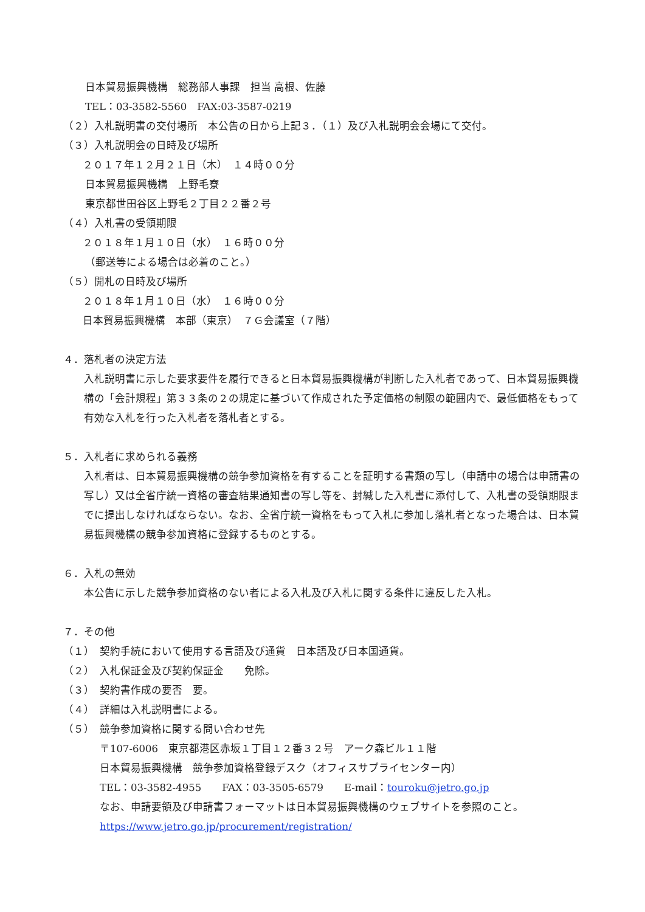日本貿易振興機構　総務部人事課　担当 高根、佐藤
TEL：03-3582-5560　FAX:03-3587-0219
（２）入札説明書の交付場所　本公告の日から上記３．（１）及び入札説明会会場にて交付。
（３）入札説明会の日時及び場所
２０１７年１２月２１日（木）　１４時００分
日本貿易振興機構　上野毛寮
東京都世田谷区上野毛２丁目２２番２号
（４）入札書の受領期限
２０１８年１月１０日（水）　１６時００分
（郵送等による場合は必着のこと。）
（５）開札の日時及び場所
２０１８年１月１０日（水）　１６時００分
日本貿易振興機構　本部（東京）　７Ｇ会議室（７階）
４．落札者の決定方法
入札説明書に示した要求要件を履行できると日本貿易振興機構が判断した入札者であって、日本貿易振興機構の「会計規程」第３３条の２の規定に基づいて作成された予定価格の制限の範囲内で、最低価格をもって有効な入札を行った入札者を落札者とする。
５．入札者に求められる義務
入札者は、日本貿易振興機構の競争参加資格を有することを証明する書類の写し（申請中の場合は申請書の写し）又は全省庁統一資格の審査結果通知書の写し等を、封緘した入札書に添付して、入札書の受領期限までに提出しなければならない。なお、全省庁統一資格をもって入札に参加し落札者となった場合は、日本貿易振興機構の競争参加資格に登録するものとする。
６．入札の無効
本公告に示した競争参加資格のない者による入札及び入札に関する条件に違反した入札。
７．その他
（１）　契約手続において使用する言語及び通貨　日本語及び日本国通貨。
（２）　入札保証金及び契約保証金　　免除。
（３）　契約書作成の要否　要。
（４）　詳細は入札説明書による。
（５）　競争参加資格に関する問い合わせ先
〒107-6006　東京都港区赤坂１丁目１２番３２号　アーク森ビル１１階
日本貿易振興機構　競争参加資格登録デスク（オフィスサプライセンター内）
TEL：03-3582-4955　　FAX：03-3505-6579　　E-mail：touroku@jetro.go.jp
なお、申請要領及び申請書フォーマットは日本貿易振興機構のウェブサイトを参照のこと。
https://www.jetro.go.jp/procurement/registration/